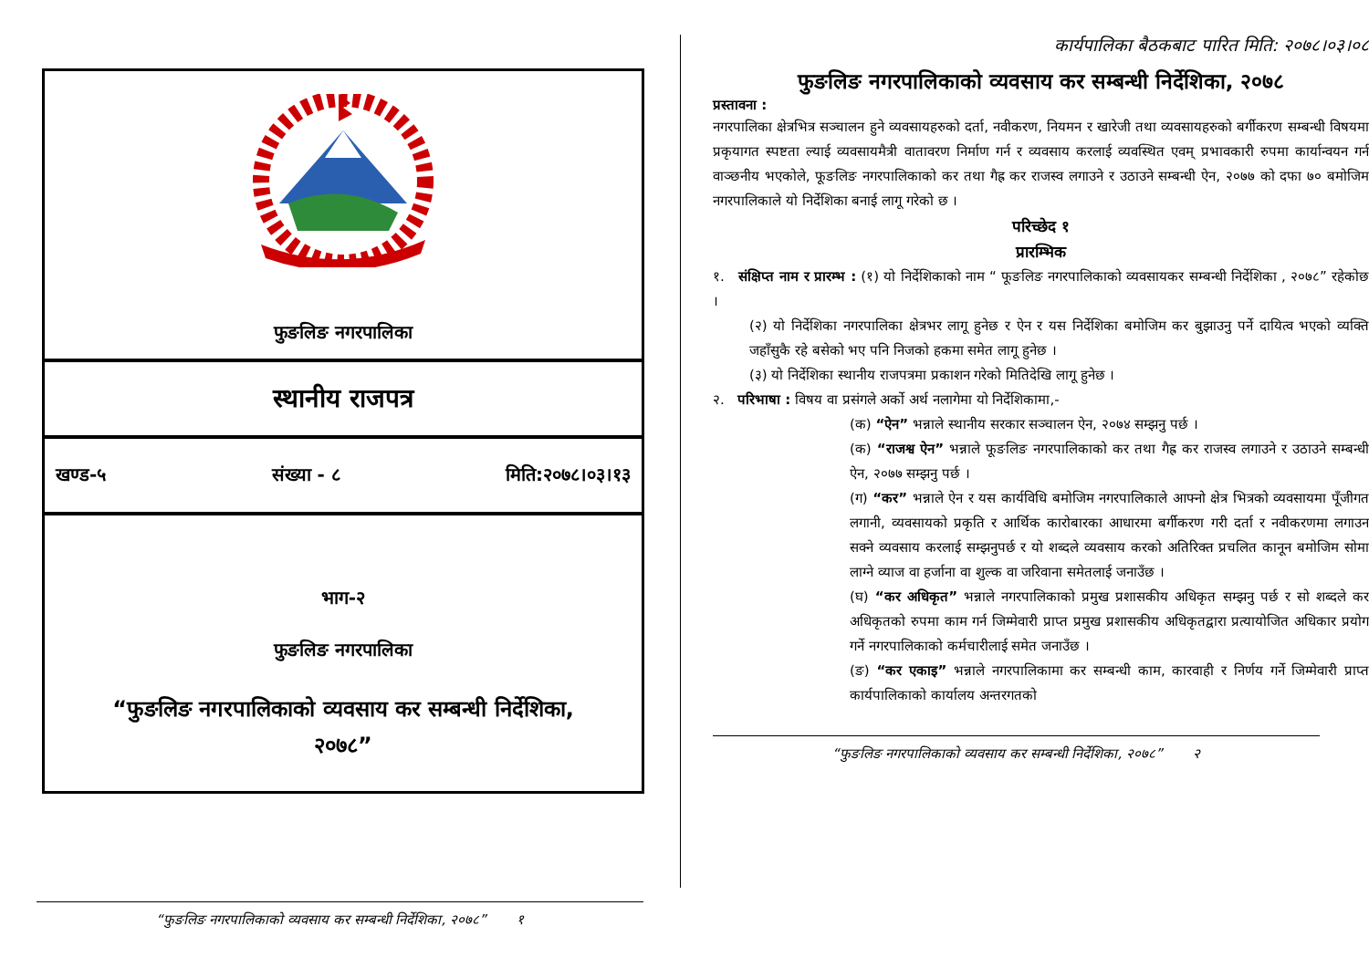फुङलिङ नगरपालिका
स्थानीय राजपत्र
खण्ड-५ संख्या - ८ मिति:२०७८।०३।१३
भाग-२
फुङलिङ नगरपालिका
“फुङलिङ नगरपालिकाको व्यवसाय कर सम्बन्धी निर्देशिका,
२०७८”
“फुङलिङ नगरपालिकाको व्यवसाय कर सम्बन्धी निर्देशिका, २०७८” १
कार्यपालिका बैठकबाट पारित मिति: २०७८।०३।०८
फुङलिङ नगरपालिकाको व्यवसाय कर सम्बन्धी निर्देशिका, २०७८
प्रस्तावना :
नगरपालिका क्षेत्रभित्र सञ्चालन हुने व्यवसायहरुको दर्ता, नवीकरण, नियमन र खारेजी तथा व्यवसायहरुको बर्गीकरण सम्बन्धी विषयमा प्रकृयागत स्पष्टता ल्याई व्यवसायमैत्री वातावरण निर्माण गर्न र व्यवसाय करलाई व्यवस्थित एवम् प्रभावकारी रुपमा कार्यान्वयन गर्न वाञ्छनीय भएकोले, फूङलिङ नगरपालिकाको कर तथा गैह्र कर राजस्व लगाउने र उठाउने सम्बन्धी ऐन, २०७७ को दफा ७० बमोजिम नगरपालिकाले यो निर्देशिका बनाई लागू गरेको छ ।
परिच्छेद १
प्रारम्भिक
१. संक्षिप्त नाम र प्रारम्भ : (१) यो निर्देशिकाको नाम “ फूङलिङ नगरपालिकाको व्यवसायकर सम्बन्धी निर्देशिका , २०७८” रहेकोछ ।
(२) यो निर्देशिका नगरपालिका क्षेत्रभर लागू हुनेछ र ऐन र यस निर्देशिका बमोजिम कर बुझाउनु पर्ने दायित्व भएको व्यक्ति जहाँसुकै रहे बसेको भए पनि निजको हकमा समेत लागू हुनेछ ।
(३) यो निर्देशिका स्थानीय राजपत्रमा प्रकाशन गरेको मितिदेखि लागू हुनेछ ।
२. परिभाषा : विषय वा प्रसंगले अर्को अर्थ नलागेमा यो निर्देशिकामा,-
(क) “ऐन” भन्नाले स्थानीय सरकार सञ्चालन ऐन, २०७४ सम्झनु पर्छ ।
(क) “राजश्व ऐन” भन्नाले फूङलिङ नगरपालिकाको कर तथा गैह्र कर राजस्व लगाउने र उठाउने सम्बन्धी ऐन, २०७७ सम्झनु पर्छ ।
(ग) “कर” भन्नाले ऐन र यस कार्यविधि बमोजिम नगरपालिकाले आफ्नो क्षेत्र भित्रको व्यवसायमा पूँजीगत लगानी, व्यवसायको प्रकृति र आर्थिक कारोबारका आधारमा बर्गीकरण गरी दर्ता र नवीकरणमा लगाउन सक्ने व्यवसाय करलाई सम्झनुपर्छ र यो शब्दले व्यवसाय करको अतिरिक्त प्रचलित कानून बमोजिम सोमा लाग्ने व्याज वा हर्जाना वा शुल्क वा जरिवाना समेतलाई जनाउँछ ।
(घ) “कर अधिकृत” भन्नाले नगरपालिकाको प्रमुख प्रशासकीय अधिकृत सम्झनु पर्छ र सो शब्दले कर अधिकृतको रुपमा काम गर्न जिम्मेवारी प्राप्त प्रमुख प्रशासकीय अधिकृतद्वारा प्रत्यायोजित अधिकार प्रयोग गर्ने नगरपालिकाको कर्मचारीलाई समेत जनाउँछ ।
(ङ) “कर एकाइ” भन्नाले नगरपालिकामा कर सम्बन्धी काम, कारवाही र निर्णय गर्ने जिम्मेवारी प्राप्त कार्यपालिकाको कार्यालय अन्तरगतको
“फुङलिङ नगरपालिकाको व्यवसाय कर सम्बन्धी निर्देशिका, २०७८” २